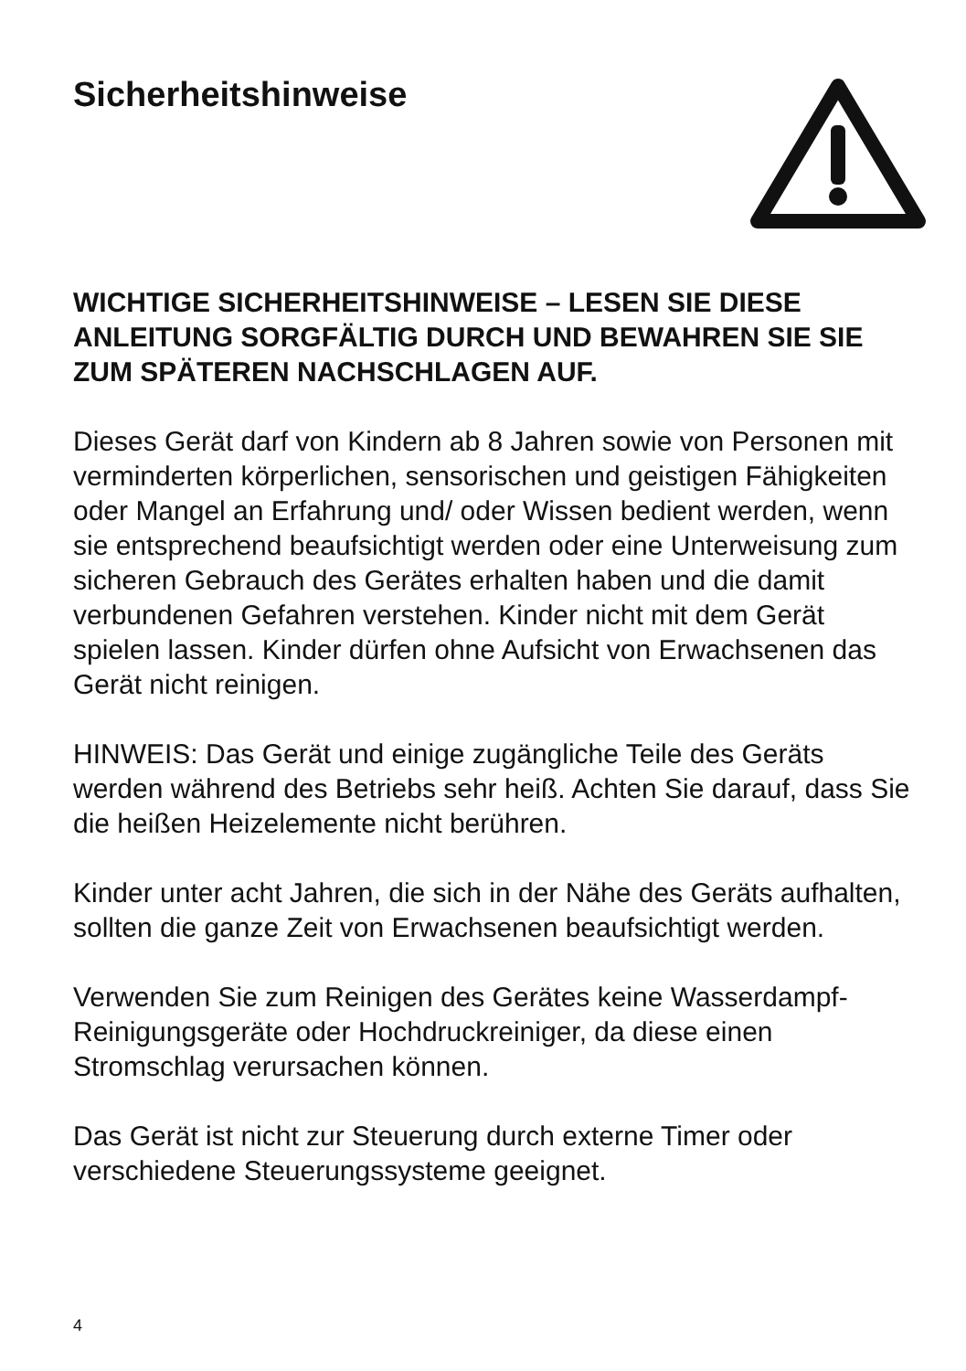Sicherheitshinweise
WICHTIGE SICHERHEITSHINWEISE – LESEN SIE DIESE ANLEITUNG SORGFÄLTIG DURCH UND BEWAHREN SIE SIE ZUM SPÄTEREN NACHSCHLAGEN AUF.
Dieses Gerät darf von Kindern ab 8 Jahren sowie von Personen mit verminderten körperlichen, sensorischen und geistigen Fähigkeiten oder Mangel an Erfahrung und/ oder Wissen bedient werden, wenn sie entsprechend beaufsichtigt werden oder eine Unterweisung zum sicheren Gebrauch des Gerätes erhalten haben und die damit verbundenen Gefahren verstehen. Kinder nicht mit dem Gerät spielen lassen. Kinder dürfen ohne Aufsicht von Erwachsenen das Gerät nicht reinigen.
HINWEIS: Das Gerät und einige zugängliche Teile des Geräts werden während des Betriebs sehr heiß. Achten Sie darauf, dass Sie die heißen Heizelemente nicht berühren.
Kinder unter acht Jahren, die sich in der Nähe des Geräts aufhalten, sollten die ganze Zeit von Erwachsenen beaufsichtigt werden.
Verwenden Sie zum Reinigen des Gerätes keine Wasserdampf-Reinigungsgeräte oder Hochdruckreiniger, da diese einen Stromschlag verursachen können.
Das Gerät ist nicht zur Steuerung durch externe Timer oder verschiedene Steuerungssysteme geeignet.
4